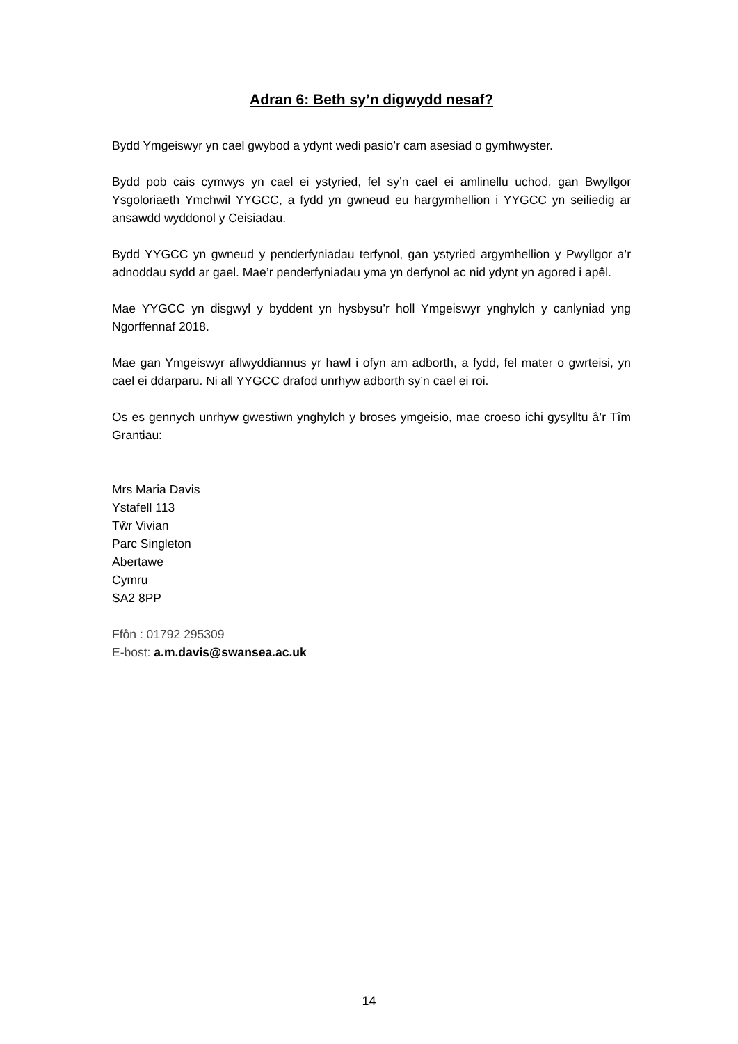Adran 6: Beth sy’n digwydd nesaf?
Bydd Ymgeiswyr yn cael gwybod a ydynt wedi pasio’r cam asesiad o gymhwyster.
Bydd pob cais cymwys yn cael ei ystyried, fel sy’n cael ei amlinellu uchod, gan Bwyllgor Ysgoloriaeth Ymchwil YYGCC, a fydd yn gwneud eu hargymhellion i YYGCC yn seiliedig ar ansawdd wyddonol y Ceisiadau.
Bydd YYGCC yn gwneud y penderfyniadau terfynol, gan ystyried argymhellion y Pwyllgor a’r adnoddau sydd ar gael. Mae’r penderfyniadau yma yn derfynol ac nid ydynt yn agored i apêl.
Mae YYGCC yn disgwyl y byddent yn hysbysu’r holl Ymgeiswyr ynghylch y canlyniad yng Ngorffennaf 2018.
Mae gan Ymgeiswyr aflwyddiannus yr hawl i ofyn am adborth, a fydd, fel mater o gwrteisi, yn cael ei ddarparu. Ni all YYGCC drafod unrhyw adborth sy’n cael ei roi.
Os es gennych unrhyw gwestiwn ynghylch y broses ymgeisio, mae croeso ichi gysylltu â’r Tîm Grantiau:
Mrs Maria Davis
Ystafell 113
Tŵr Vivian
Parc Singleton
Abertawe
Cymru
SA2 8PP
Ffôn : 01792 295309
E-bost: a.m.davis@swansea.ac.uk
14